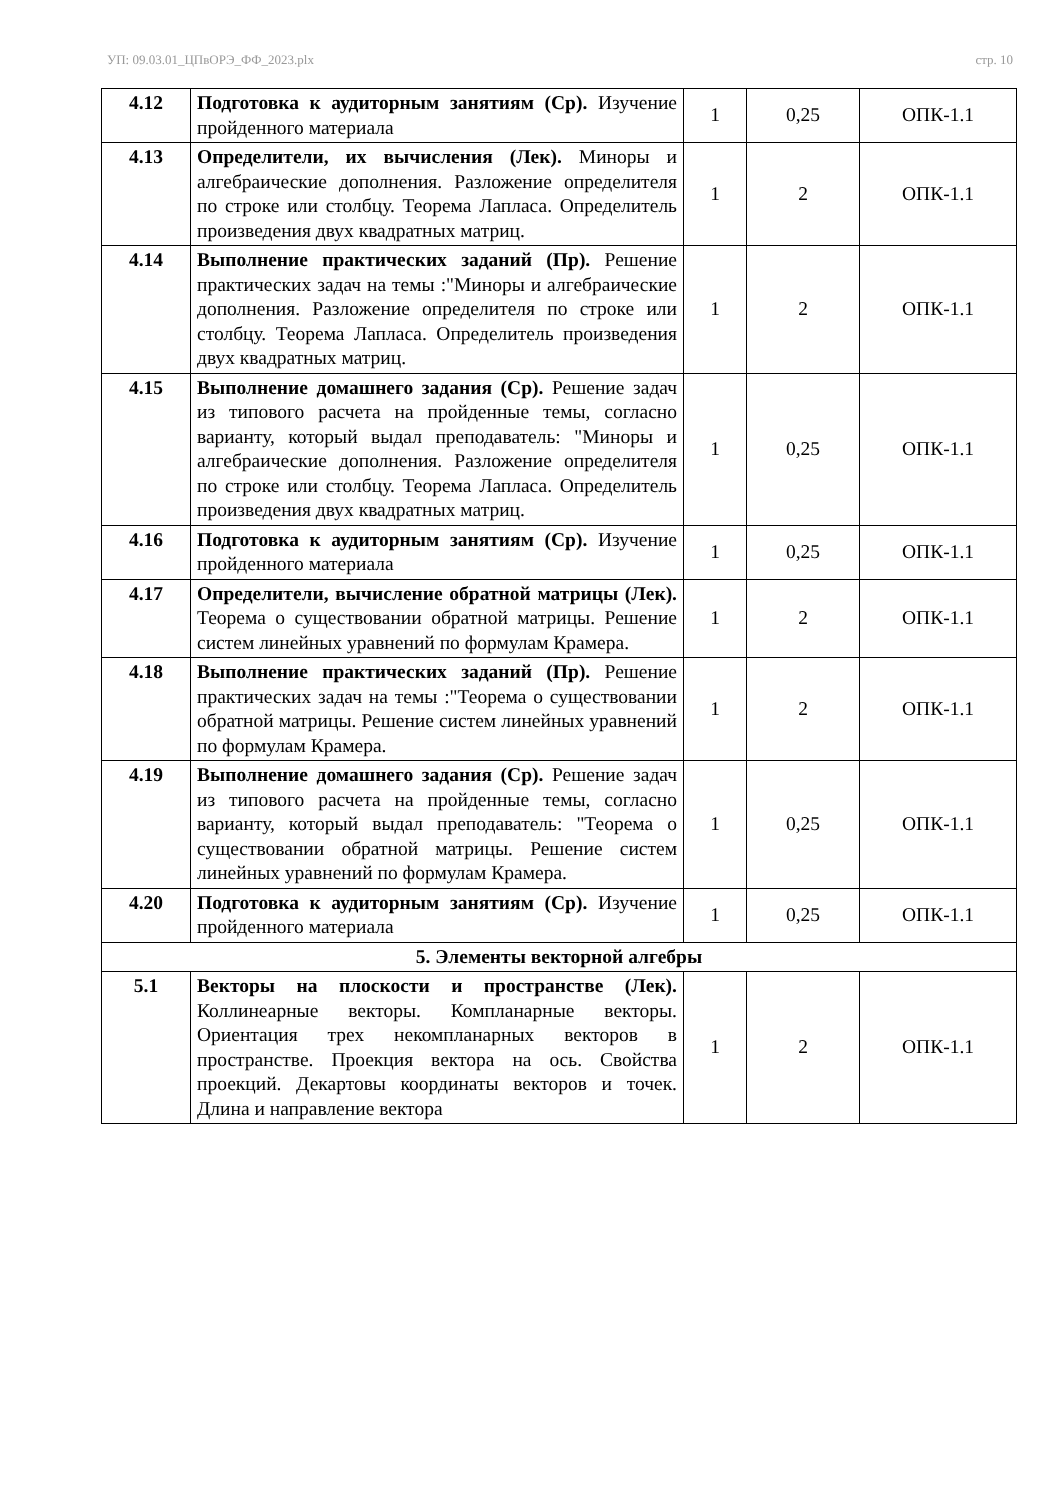УП: 09.03.01_ЦПвОРЭ_ФФ_2023.plx стр. 10
| 4.12 | Подготовка к аудиторным занятиям (Ср). Изучение пройденного материала | 1 | 0,25 | ОПК-1.1 |
| 4.13 | Определители, их вычисления (Лек). Миноры и алгебраические дополнения. Разложение определителя по строке или столбцу. Теорема Лапласа. Определитель произведения двух квадратных матриц. | 1 | 2 | ОПК-1.1 |
| 4.14 | Выполнение практических заданий (Пр). Решение практических задач на темы :"Миноры и алгебраические дополнения. Разложение определителя по строке или столбцу. Теорема Лапласа. Определитель произведения двух квадратных матриц. | 1 | 2 | ОПК-1.1 |
| 4.15 | Выполнение домашнего задания (Ср). Решение задач из типового расчета на пройденные темы, согласно варианту, который выдал преподаватель: "Миноры и алгебраические дополнения. Разложение определителя по строке или столбцу. Теорема Лапласа. Определитель произведения двух квадратных матриц. | 1 | 0,25 | ОПК-1.1 |
| 4.16 | Подготовка к аудиторным занятиям (Ср). Изучение пройденного материала | 1 | 0,25 | ОПК-1.1 |
| 4.17 | Определители, вычисление обратной матрицы (Лек). Теорема о существовании обратной матрицы. Решение систем линейных уравнений по формулам Крамера. | 1 | 2 | ОПК-1.1 |
| 4.18 | Выполнение практических заданий (Пр). Решение практических задач на темы :"Теорема о существовании обратной матрицы. Решение систем линейных уравнений по формулам Крамера. | 1 | 2 | ОПК-1.1 |
| 4.19 | Выполнение домашнего задания (Ср). Решение задач из типового расчета на пройденные темы, согласно варианту, который выдал преподаватель: "Теорема о существовании обратной матрицы. Решение систем линейных уравнений по формулам Крамера. | 1 | 0,25 | ОПК-1.1 |
| 4.20 | Подготовка к аудиторным занятиям (Ср). Изучение пройденного материала | 1 | 0,25 | ОПК-1.1 |
| 5. Элементы векторной алгебры | | | | |
| 5.1 | Векторы на плоскости и пространстве (Лек). Коллинеарные векторы. Компланарные векторы. Ориентация трех некомпланарных векторов в пространстве. Проекция вектора на ось. Свойства проекций. Декартовы координаты векторов и точек. Длина и направление вектора | 1 | 2 | ОПК-1.1 |